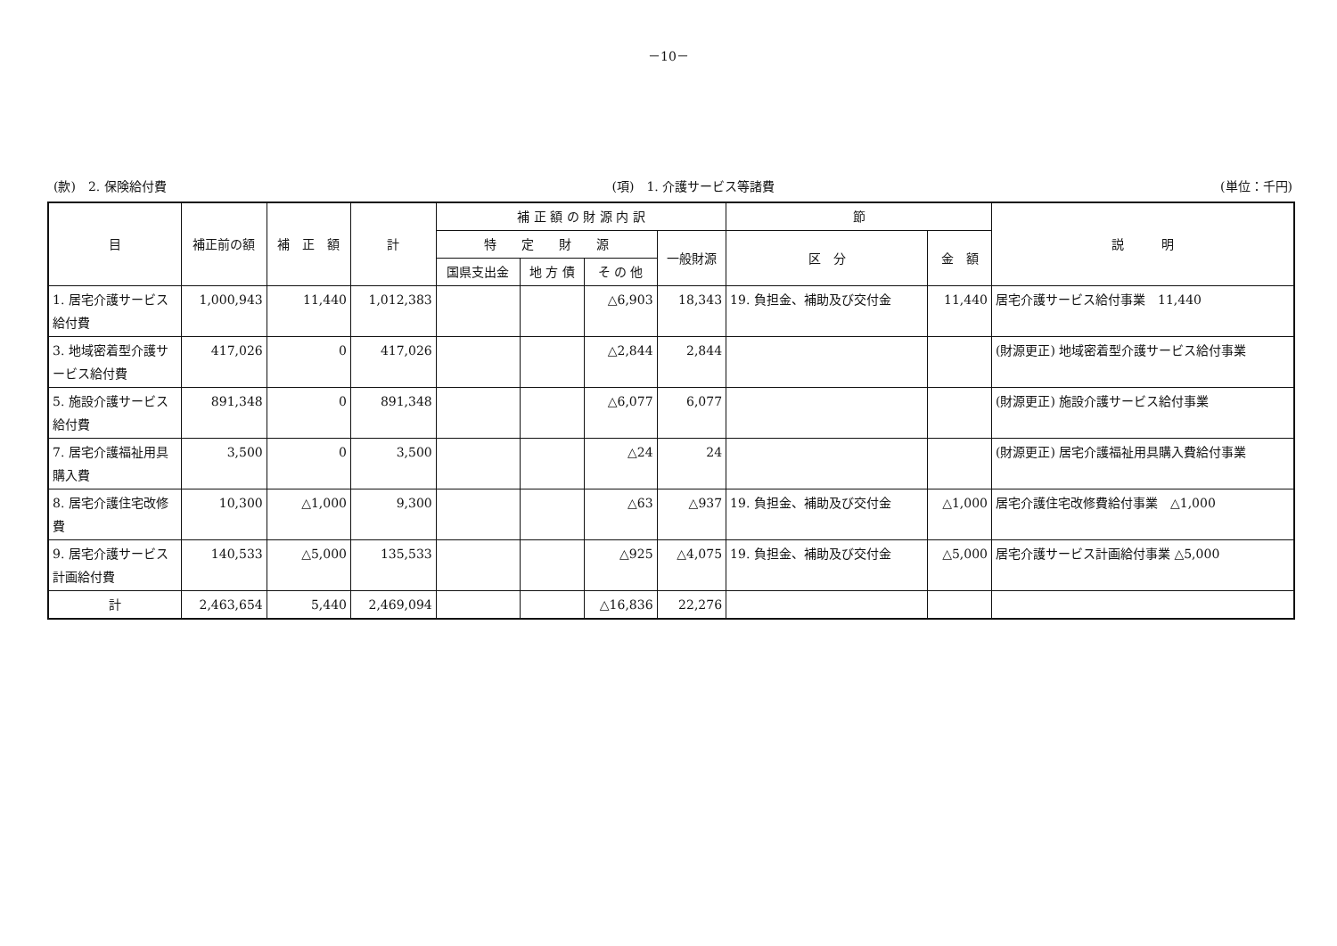－10－
(款)　2. 保険給付費 (項)　1. 介護サービス等諸費 (単位：千円)
| 目 | 補正前の額 | 補 正 額 | 計 | 補 正 額 の 財 源 内 訳 | | | | 節 | | 説 明 |
| --- | --- | --- | --- | --- | --- | --- | --- | --- | --- | --- |
| | | | | 特 定 財 源 | | | 一般財源 | 区 分 | 金 額 | |
| | | | | 国県支出金 | 地 方 債 | そ の 他 | | | | |
| 1. 居宅介護サービス給付費 | 1,000,943 | 11,440 | 1,012,383 | | | △6,903 | 18,343 | 19. 負担金、補助及び交付金 | 11,440 | 居宅介護サービス給付事業 11,440 |
| 3. 地域密着型介護サービス給付費 | 417,026 | 0 | 417,026 | | | △2,844 | 2,844 | | | (財源更正) 地域密着型介護サービス給付事業 |
| 5. 施設介護サービス給付費 | 891,348 | 0 | 891,348 | | | △6,077 | 6,077 | | | (財源更正) 施設介護サービス給付事業 |
| 7. 居宅介護福祉用具購入費 | 3,500 | 0 | 3,500 | | | △24 | 24 | | | (財源更正) 居宅介護福祉用具購入費給付事業 |
| 8. 居宅介護住宅改修費 | 10,300 | △1,000 | 9,300 | | | △63 | △937 | 19. 負担金、補助及び交付金 | △1,000 | 居宅介護住宅改修費給付事業 △1,000 |
| 9. 居宅介護サービス計画給付費 | 140,533 | △5,000 | 135,533 | | | △925 | △4,075 | 19. 負担金、補助及び交付金 | △5,000 | 居宅介護サービス計画給付事業 △5,000 |
| 計 | 2,463,654 | 5,440 | 2,469,094 | | | △16,836 | 22,276 | | | |